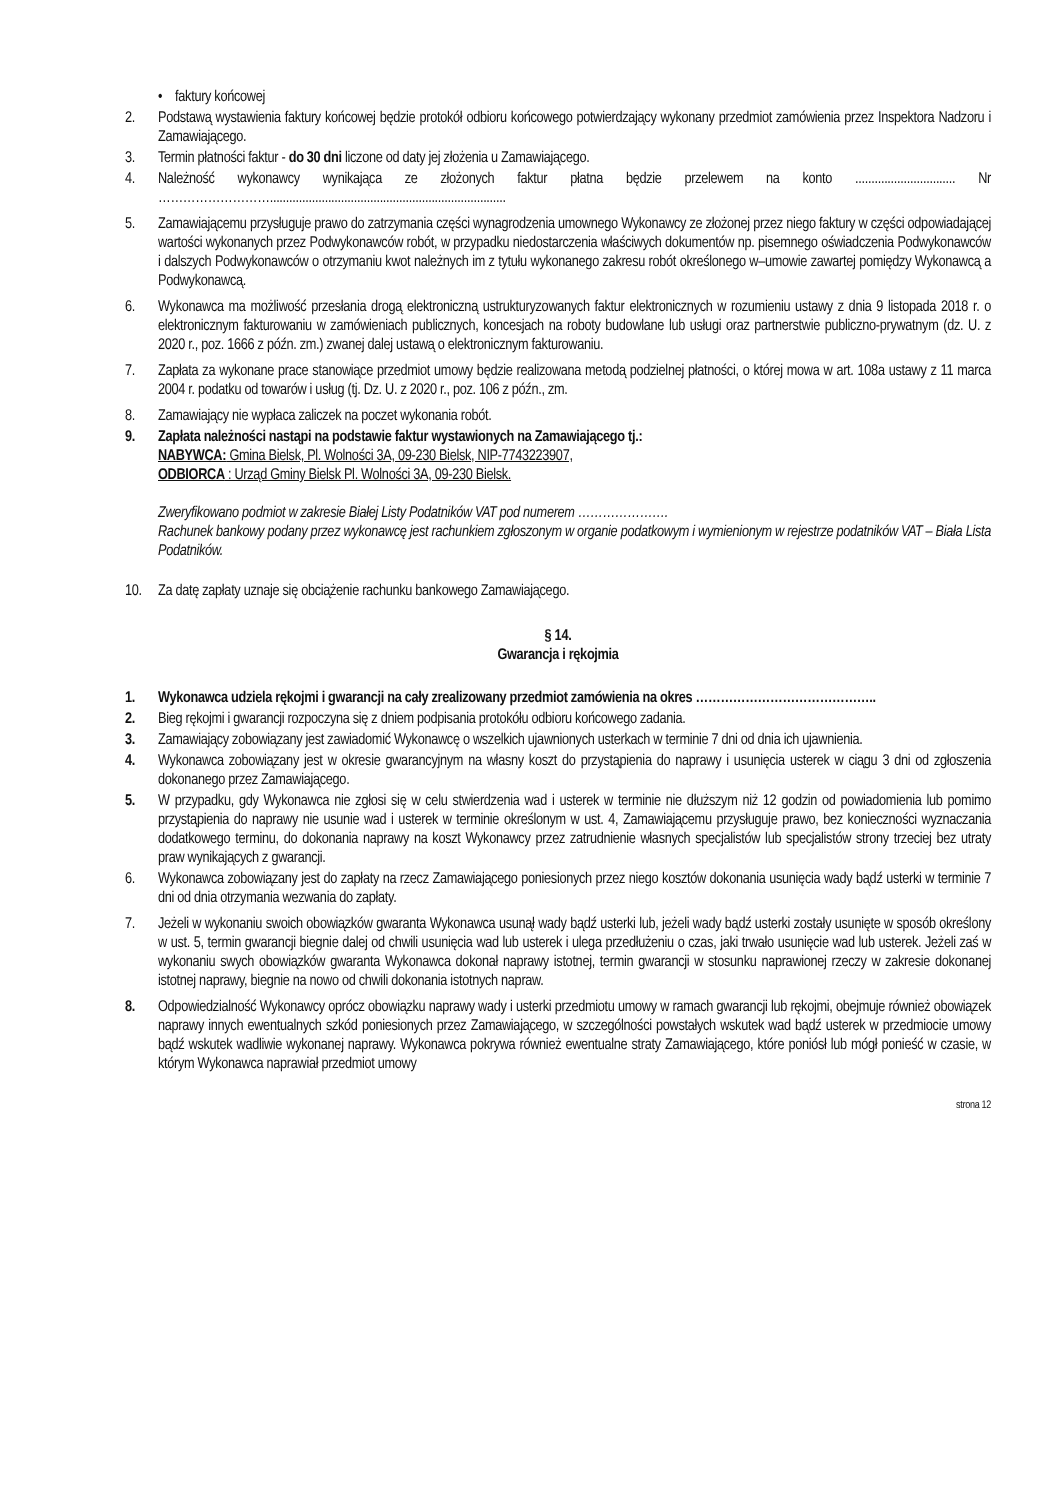• faktury końcowej
2. Podstawą wystawienia faktury końcowej będzie protokół odbioru końcowego potwierdzający wykonany przedmiot zamówienia przez Inspektora Nadzoru i Zamawiającego.
3. Termin płatności faktur - do 30 dni liczone od daty jej złożenia u Zamawiającego.
4. Należność wykonawcy wynikająca ze złożonych faktur płatna będzie przelewem na konto ............................... Nr ……………………….........................................................................
5. Zamawiającemu przysługuje prawo do zatrzymania części wynagrodzenia umownego Wykonawcy ze złożonej przez niego faktury w części odpowiadającej wartości wykonanych przez Podwykonawców robót, w przypadku niedostarczenia właściwych dokumentów np. pisemnego oświadczenia Podwykonawców i dalszych Podwykonawców o otrzymaniu kwot należnych im z tytułu wykonanego zakresu robót określonego w–umowie zawartej pomiędzy Wykonawcą a Podwykonawcą.
6. Wykonawca ma możliwość przesłania drogą elektroniczną ustrukturyzowanych faktur elektronicznych w rozumieniu ustawy z dnia 9 listopada 2018 r. o elektronicznym fakturowaniu w zamówieniach publicznych, koncesjach na roboty budowlane lub usługi oraz partnerstwie publiczno-prywatnym (dz. U. z 2020 r., poz. 1666 z późn. zm.) zwanej dalej ustawą o elektronicznym fakturowaniu.
7. Zapłata za wykonane prace stanowiące przedmiot umowy będzie realizowana metodą podzielnej płatności, o której mowa w art. 108a ustawy z 11 marca 2004 r. podatku od towarów i usług (tj. Dz. U. z 2020 r., poz. 106 z późn., zm.
8. Zamawiający nie wypłaca zaliczek na poczet wykonania robót.
9. Zapłata należności nastąpi na podstawie faktur wystawionych na Zamawiającego tj.:
NABYWCA: Gmina Bielsk, Pl. Wolności 3A, 09-230 Bielsk, NIP-7743223907,
ODBIORCA : Urząd Gminy Bielsk Pl. Wolności 3A, 09-230 Bielsk.
Zweryfikowano podmiot w zakresie Białej Listy Podatników VAT pod numerem ………………….
Rachunek bankowy podany przez wykonawcę jest rachunkiem zgłoszonym w organie podatkowym i wymienionym w rejestrze podatników VAT – Biała Lista Podatników.
10. Za datę zapłaty uznaje się obciążenie rachunku bankowego Zamawiającego.
§ 14.
Gwarancja i rękojmia
1. Wykonawca udziela rękojmi i gwarancji na cały zrealizowany przedmiot zamówienia na okres ……………………………………..
2. Bieg rękojmi i gwarancji rozpoczyna się z dniem podpisania protokółu odbioru końcowego zadania.
3. Zamawiający zobowiązany jest zawiadomić Wykonawcę o wszelkich ujawnionych usterkach w terminie 7 dni od dnia ich ujawnienia.
4. Wykonawca zobowiązany jest w okresie gwarancyjnym na własny koszt do przystąpienia do naprawy i usunięcia usterek w ciągu 3 dni od zgłoszenia dokonanego przez Zamawiającego.
5. W przypadku, gdy Wykonawca nie zgłosi się w celu stwierdzenia wad i usterek w terminie nie dłuższym niż 12 godzin od powiadomienia lub pomimo przystąpienia do naprawy nie usunie wad i usterek w terminie określonym w ust. 4, Zamawiającemu przysługuje prawo, bez konieczności wyznaczania dodatkowego terminu, do dokonania naprawy na koszt Wykonawcy przez zatrudnienie własnych specjalistów lub specjalistów strony trzeciej bez utraty praw wynikających z gwarancji.
6. Wykonawca zobowiązany jest do zapłaty na rzecz Zamawiającego poniesionych przez niego kosztów dokonania usunięcia wady bądź usterki w terminie 7 dni od dnia otrzymania wezwania do zapłaty.
7. Jeżeli w wykonaniu swoich obowiązków gwaranta Wykonawca usunął wady bądź usterki lub, jeżeli wady bądź usterki zostały usunięte w sposób określony w ust. 5, termin gwarancji biegnie dalej od chwili usunięcia wad lub usterek i ulega przedłużeniu o czas, jaki trwało usunięcie wad lub usterek. Jeżeli zaś w wykonaniu swych obowiązków gwaranta Wykonawca dokonał naprawy istotnej, termin gwarancji w stosunku naprawionej rzeczy w zakresie dokonanej istotnej naprawy, biegnie na nowo od chwili dokonania istotnych napraw.
8. Odpowiedzialność Wykonawcy oprócz obowiązku naprawy wady i usterki przedmiotu umowy w ramach gwarancji lub rękojmi, obejmuje również obowiązek naprawy innych ewentualnych szkód poniesionych przez Zamawiającego, w szczególności powstałych wskutek wad bądź usterek w przedmiocie umowy bądź wskutek wadliwie wykonanej naprawy. Wykonawca pokrywa również ewentualne straty Zamawiającego, które poniósł lub mógł ponieść w czasie, w którym Wykonawca naprawiał przedmiot umowy
strona 12